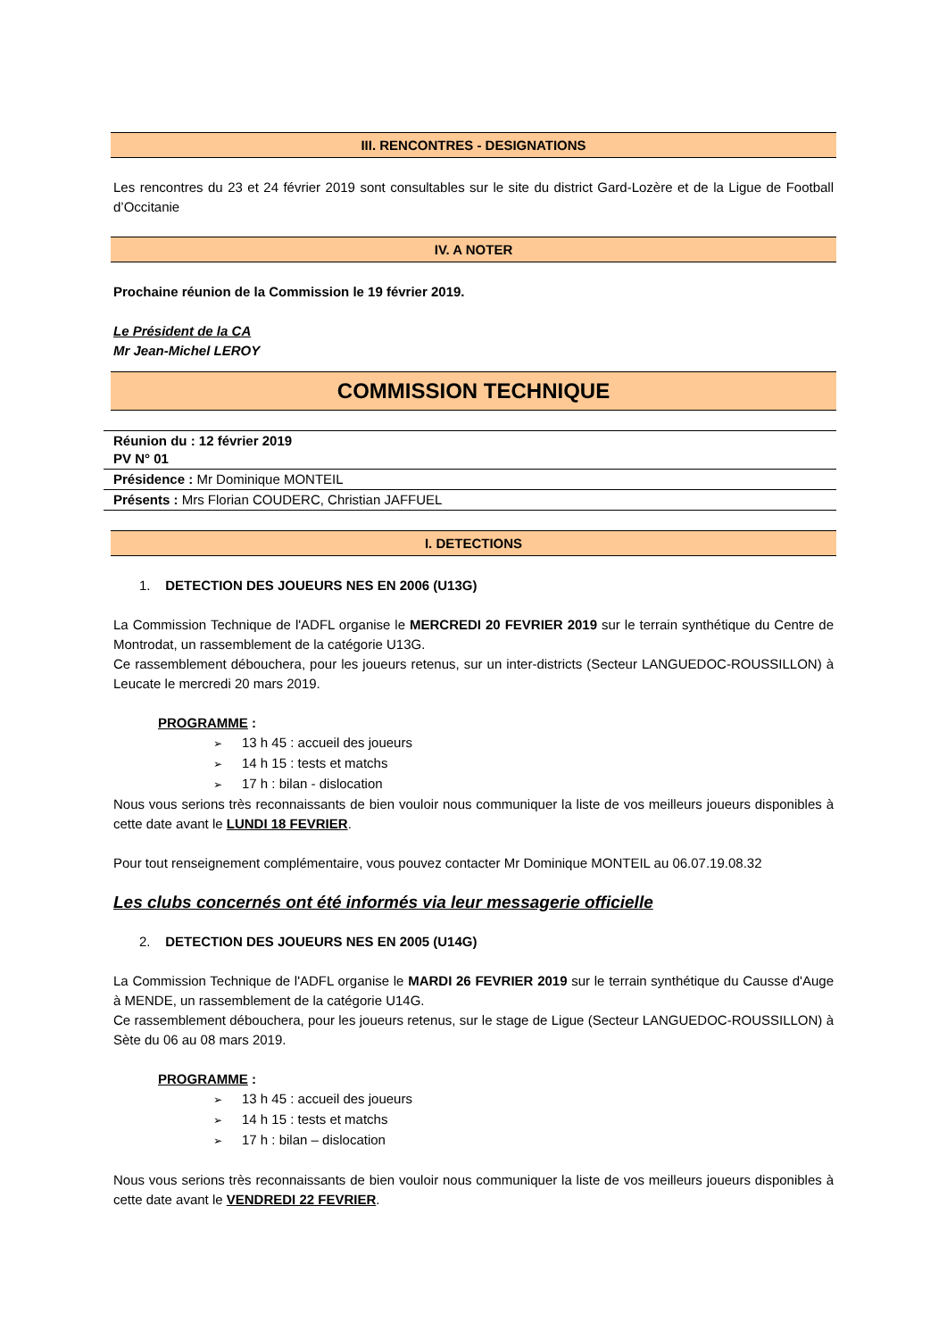III. RENCONTRES - DESIGNATIONS
Les rencontres du 23 et 24 février 2019 sont consultables sur le site du district Gard-Lozère et de la Ligue de Football d’Occitanie
IV. A NOTER
Prochaine réunion de la Commission le 19 février 2019.
Le Président de la CA
Mr Jean-Michel LEROY
COMMISSION TECHNIQUE
Réunion du : 12 février 2019
PV N° 01
Présidence : Mr Dominique MONTEIL
Présents : Mrs Florian COUDERC, Christian JAFFUEL
I. DETECTIONS
1. DETECTION DES JOUEURS NES EN 2006 (U13G)
La Commission Technique de l'ADFL organise le MERCREDI 20 FEVRIER 2019 sur le terrain synthétique du Centre de Montrodat, un rassemblement de la catégorie U13G.
Ce rassemblement débouchera, pour les joueurs retenus, sur un inter-districts (Secteur LANGUEDOC-ROUSSILLON) à Leucate le mercredi 20 mars 2019.
PROGRAMME :
➢ 13 h 45 : accueil des joueurs
➢ 14 h 15 : tests et matchs
➢ 17 h : bilan - dislocation
Nous vous serions très reconnaissants de bien vouloir nous communiquer la liste de vos meilleurs joueurs disponibles à cette date avant le LUNDI 18 FEVRIER.
Pour tout renseignement complémentaire, vous pouvez contacter Mr Dominique MONTEIL au 06.07.19.08.32
Les clubs concernés ont été informés via leur messagerie officielle
2. DETECTION DES JOUEURS NES EN 2005 (U14G)
La Commission Technique de l'ADFL organise le MARDI 26 FEVRIER 2019 sur le terrain synthétique du Causse d'Auge à MENDE, un rassemblement de la catégorie U14G.
Ce rassemblement débouchera, pour les joueurs retenus, sur le stage de Ligue (Secteur LANGUEDOC-ROUSSILLON) à Sète du 06 au 08 mars 2019.
PROGRAMME :
➢ 13 h 45 : accueil des joueurs
➢ 14 h 15 : tests et matchs
➢ 17 h : bilan – dislocation
Nous vous serions très reconnaissants de bien vouloir nous communiquer la liste de vos meilleurs joueurs disponibles à cette date avant le VENDREDI 22 FEVRIER.